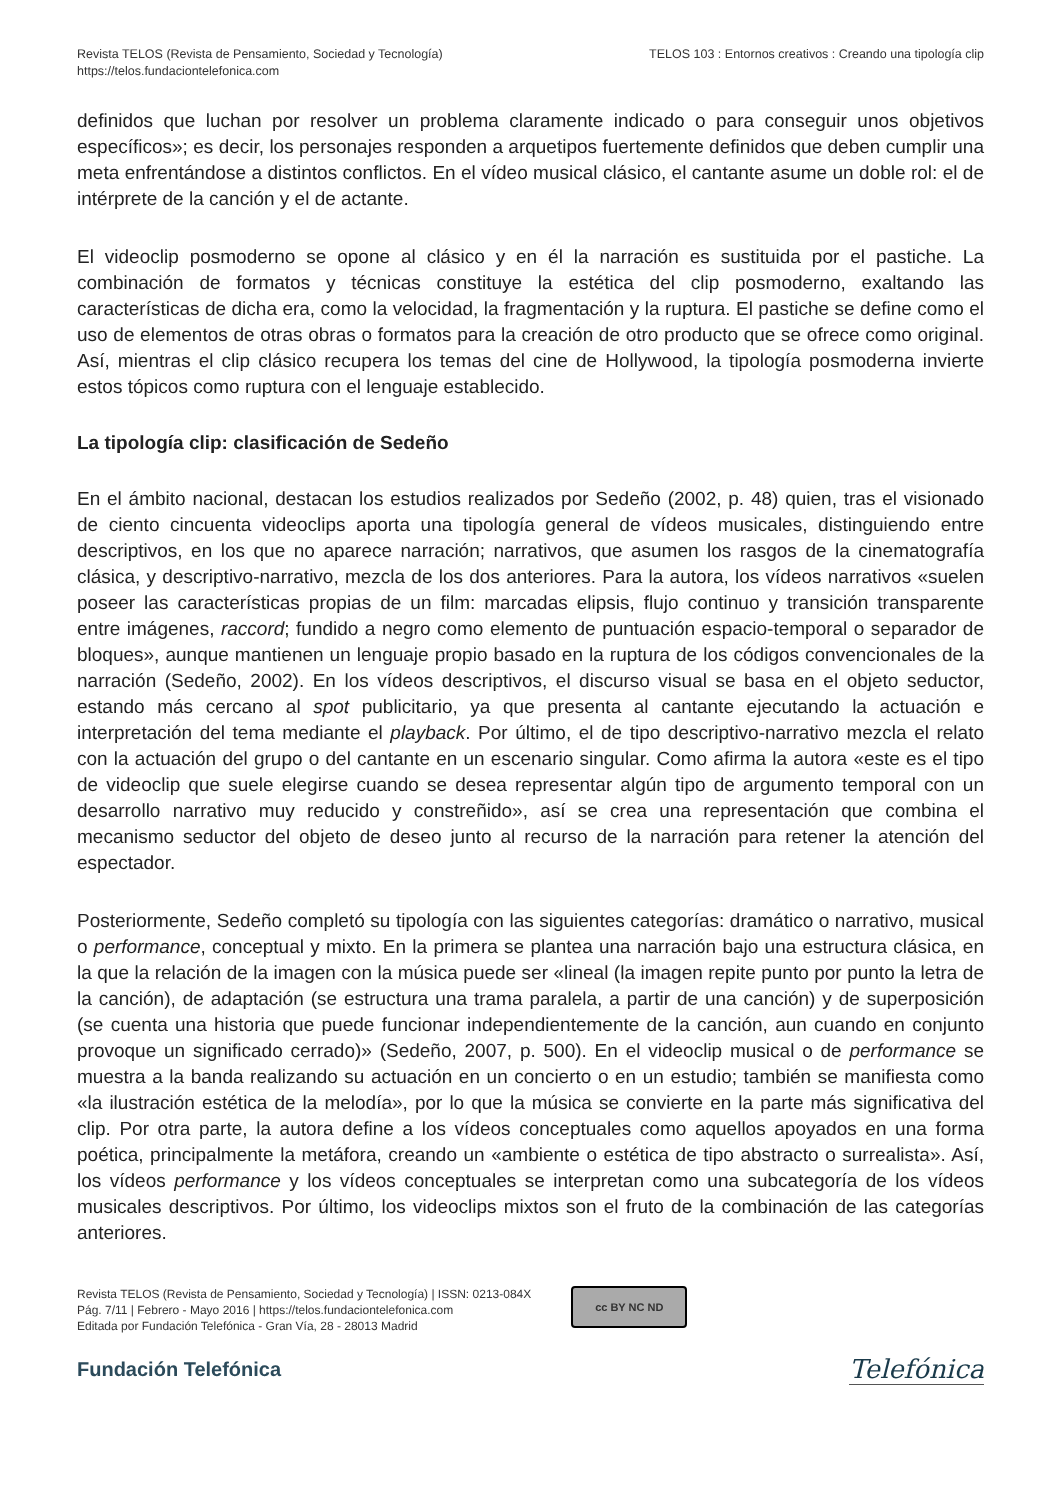Revista TELOS (Revista de Pensamiento, Sociedad y Tecnología)
https://telos.fundaciontelefonica.com
TELOS 103 : Entornos creativos : Creando una tipología clip
definidos que luchan por resolver un problema claramente indicado o para conseguir unos objetivos específicos»; es decir, los personajes responden a arquetipos fuertemente definidos que deben cumplir una meta enfrentándose a distintos conflictos. En el vídeo musical clásico, el cantante asume un doble rol: el de intérprete de la canción y el de actante.
El videoclip posmoderno se opone al clásico y en él la narración es sustituida por el pastiche. La combinación de formatos y técnicas constituye la estética del clip posmoderno, exaltando las características de dicha era, como la velocidad, la fragmentación y la ruptura. El pastiche se define como el uso de elementos de otras obras o formatos para la creación de otro producto que se ofrece como original. Así, mientras el clip clásico recupera los temas del cine de Hollywood, la tipología posmoderna invierte estos tópicos como ruptura con el lenguaje establecido.
La tipología clip: clasificación de Sedeño
En el ámbito nacional, destacan los estudios realizados por Sedeño (2002, p. 48) quien, tras el visionado de ciento cincuenta videoclips aporta una tipología general de vídeos musicales, distinguiendo entre descriptivos, en los que no aparece narración; narrativos, que asumen los rasgos de la cinematografía clásica, y descriptivo-narrativo, mezcla de los dos anteriores. Para la autora, los vídeos narrativos «suelen poseer las características propias de un film: marcadas elipsis, flujo continuo y transición transparente entre imágenes, raccord; fundido a negro como elemento de puntuación espacio-temporal o separador de bloques», aunque mantienen un lenguaje propio basado en la ruptura de los códigos convencionales de la narración (Sedeño, 2002). En los vídeos descriptivos, el discurso visual se basa en el objeto seductor, estando más cercano al spot publicitario, ya que presenta al cantante ejecutando la actuación e interpretación del tema mediante el playback. Por último, el de tipo descriptivo-narrativo mezcla el relato con la actuación del grupo o del cantante en un escenario singular. Como afirma la autora «este es el tipo de videoclip que suele elegirse cuando se desea representar algún tipo de argumento temporal con un desarrollo narrativo muy reducido y constreñido», así se crea una representación que combina el mecanismo seductor del objeto de deseo junto al recurso de la narración para retener la atención del espectador.
Posteriormente, Sedeño completó su tipología con las siguientes categorías: dramático o narrativo, musical o performance, conceptual y mixto. En la primera se plantea una narración bajo una estructura clásica, en la que la relación de la imagen con la música puede ser «lineal (la imagen repite punto por punto la letra de la canción), de adaptación (se estructura una trama paralela, a partir de una canción) y de superposición (se cuenta una historia que puede funcionar independientemente de la canción, aun cuando en conjunto provoque un significado cerrado)» (Sedeño, 2007, p. 500). En el videoclip musical o de performance se muestra a la banda realizando su actuación en un concierto o en un estudio; también se manifiesta como «la ilustración estética de la melodía», por lo que la música se convierte en la parte más significativa del clip. Por otra parte, la autora define a los vídeos conceptuales como aquellos apoyados en una forma poética, principalmente la metáfora, creando un «ambiente o estética de tipo abstracto o surrealista». Así, los vídeos performance y los vídeos conceptuales se interpretan como una subcategoría de los vídeos musicales descriptivos. Por último, los videoclips mixtos son el fruto de la combinación de las categorías anteriores.
Revista TELOS (Revista de Pensamiento, Sociedad y Tecnología) | ISSN: 0213-084X
Pág. 7/11 | Febrero - Mayo 2016 | https://telos.fundaciontelefonica.com
Editada por Fundación Telefónica - Gran Vía, 28 - 28013 Madrid
cc BY NC ND
Fundación Telefónica
Telefónica